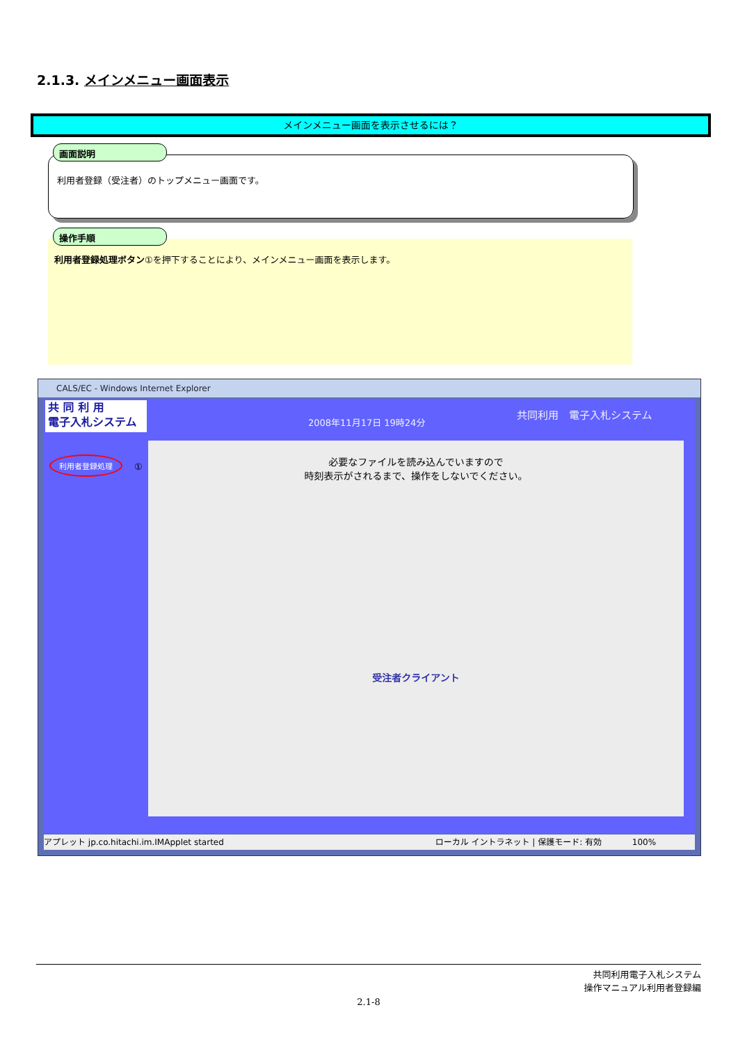2.1.3. メインメニュー画面表示
メインメニュー画面を表示させるには？
利用者登録（受注者）のトップメニュー画面です。
画面説明
利用者登録処理ボタン①を押下することにより、メインメニュー画面を表示します。
操作手順
CALS/EC - Windows Internet Explorer
共 同 利 用
電子入札システム
2008年11月17日 19時24分
共同利用　電子入札システム
利用者登録処理
①
必要なファイルを読み込んでいますので
時刻表示がされるまで、操作をしないでください。
受注者クライアント
アプレット jp.co.hitachi.im.IMApplet started ローカル イントラネット | 保護モード: 有効 100%
共同利用電子入札システム
操作マニュアル利用者登録編
2.1-8